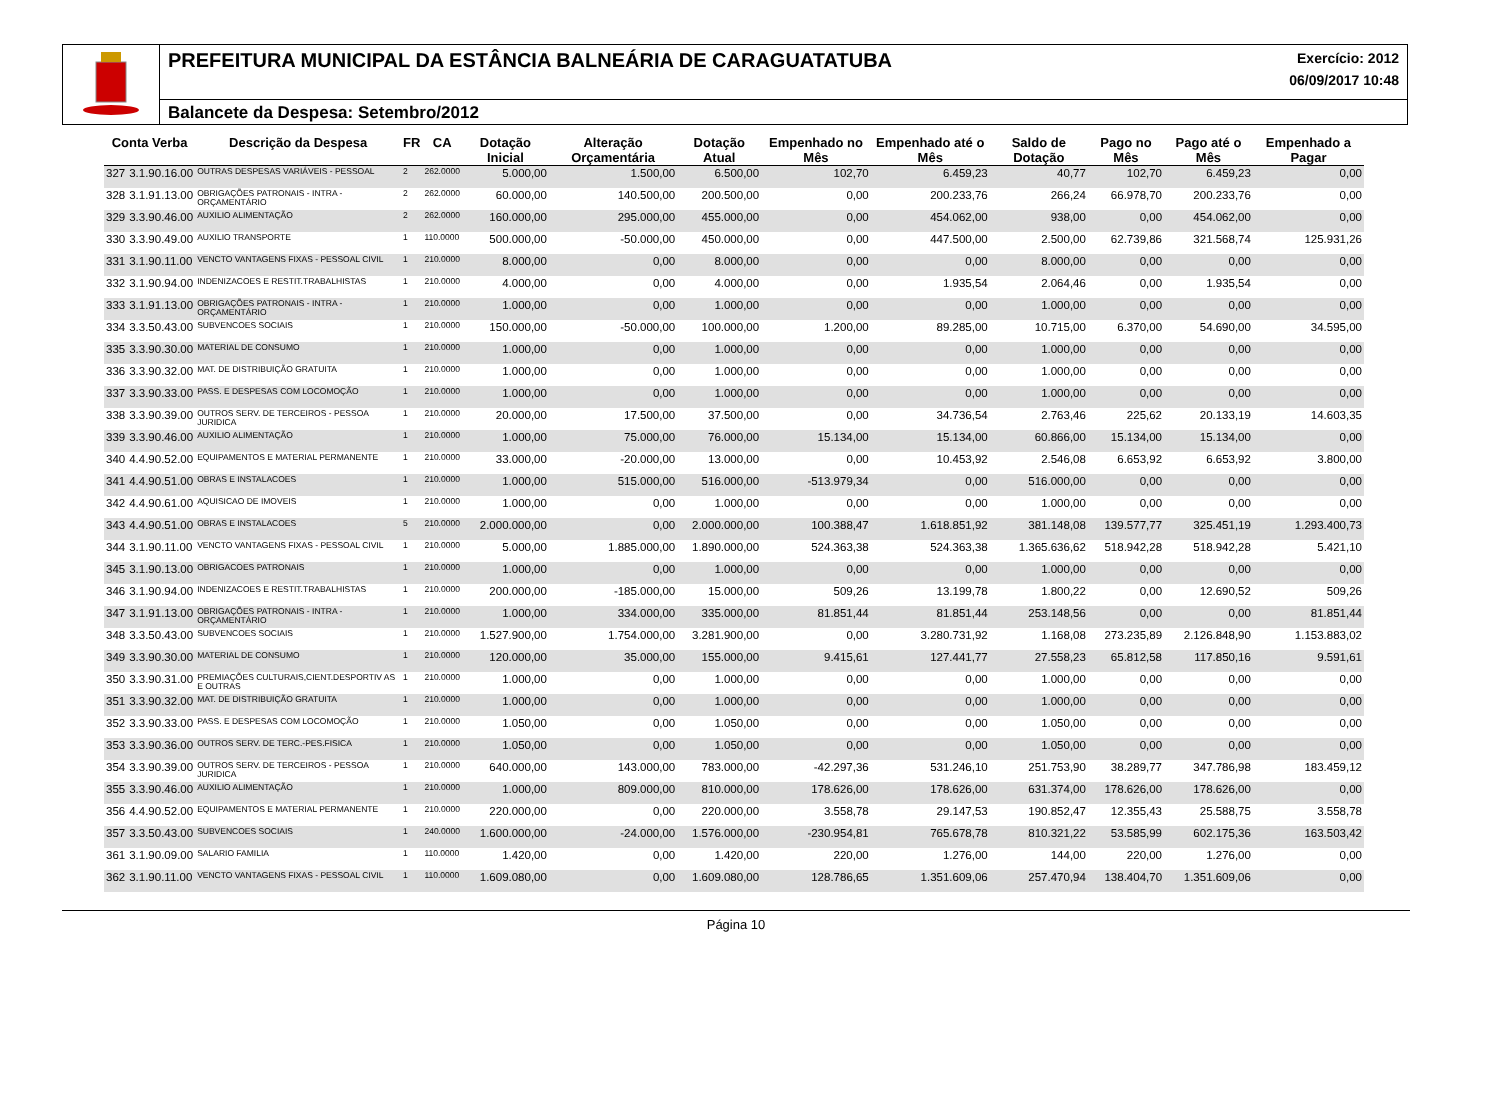PREFEITURA MUNICIPAL DA ESTÂNCIA BALNEÁRIA DE CARAGUATATUBA Exercício: 2012
06/09/2017 10:48
Balancete da Despesa: Setembro/2012
| Conta Verba | | Descrição da Despesa | FR | CA | Dotação Inicial | Alteração Orçamentária | Dotação Atual | Empenhado no Mês | Empenhado até o Mês | Saldo de Dotação | Pago no Mês | Pago até o Mês | Empenhado a Pagar |
| --- | --- | --- | --- | --- | --- | --- | --- | --- | --- | --- | --- | --- | --- |
| 327 | 3.1.90.16.00 | OUTRAS DESPESAS VARIÁVEIS - PESSOAL | 2 | 262.0000 | 5.000,00 | 1.500,00 | 6.500,00 | 102,70 | 6.459,23 | 40,77 | 102,70 | 6.459,23 | 0,00 |
| 328 | 3.1.91.13.00 | OBRIGAÇÕES PATRONAIS - INTRA - ORÇAMENTÁRIO | 2 | 262.0000 | 60.000,00 | 140.500,00 | 200.500,00 | 0,00 | 200.233,76 | 266,24 | 66.978,70 | 200.233,76 | 0,00 |
| 329 | 3.3.90.46.00 | AUXILIO ALIMENTAÇÃO | 2 | 262.0000 | 160.000,00 | 295.000,00 | 455.000,00 | 0,00 | 454.062,00 | 938,00 | 0,00 | 454.062,00 | 0,00 |
| 330 | 3.3.90.49.00 | AUXILIO TRANSPORTE | 1 | 110.0000 | 500.000,00 | -50.000,00 | 450.000,00 | 0,00 | 447.500,00 | 2.500,00 | 62.739,86 | 321.568,74 | 125.931,26 |
| 331 | 3.1.90.11.00 | VENCTO VANTAGENS FIXAS - PESSOAL CIVIL | 1 | 210.0000 | 8.000,00 | 0,00 | 8.000,00 | 0,00 | 0,00 | 8.000,00 | 0,00 | 0,00 | 0,00 |
| 332 | 3.1.90.94.00 | INDENIZACOES E RESTIT.TRABALHISTAS | 1 | 210.0000 | 4.000,00 | 0,00 | 4.000,00 | 0,00 | 1.935,54 | 2.064,46 | 0,00 | 1.935,54 | 0,00 |
| 333 | 3.1.91.13.00 | OBRIGAÇÕES PATRONAIS - INTRA - ORÇAMENTÁRIO | 1 | 210.0000 | 1.000,00 | 0,00 | 1.000,00 | 0,00 | 0,00 | 1.000,00 | 0,00 | 0,00 | 0,00 |
| 334 | 3.3.50.43.00 | SUBVENCOES SOCIAIS | 1 | 210.0000 | 150.000,00 | -50.000,00 | 100.000,00 | 1.200,00 | 89.285,00 | 10.715,00 | 6.370,00 | 54.690,00 | 34.595,00 |
| 335 | 3.3.90.30.00 | MATERIAL DE CONSUMO | 1 | 210.0000 | 1.000,00 | 0,00 | 1.000,00 | 0,00 | 0,00 | 1.000,00 | 0,00 | 0,00 | 0,00 |
| 336 | 3.3.90.32.00 | MAT. DE DISTRIBUIÇÃO GRATUITA | 1 | 210.0000 | 1.000,00 | 0,00 | 1.000,00 | 0,00 | 0,00 | 1.000,00 | 0,00 | 0,00 | 0,00 |
| 337 | 3.3.90.33.00 | PASS. E DESPESAS COM LOCOMOÇÃO | 1 | 210.0000 | 1.000,00 | 0,00 | 1.000,00 | 0,00 | 0,00 | 1.000,00 | 0,00 | 0,00 | 0,00 |
| 338 | 3.3.90.39.00 | OUTROS SERV. DE TERCEIROS - PESSOA JURIDICA | 1 | 210.0000 | 20.000,00 | 17.500,00 | 37.500,00 | 0,00 | 34.736,54 | 2.763,46 | 225,62 | 20.133,19 | 14.603,35 |
| 339 | 3.3.90.46.00 | AUXILIO ALIMENTAÇÃO | 1 | 210.0000 | 1.000,00 | 75.000,00 | 76.000,00 | 15.134,00 | 15.134,00 | 60.866,00 | 15.134,00 | 15.134,00 | 0,00 |
| 340 | 4.4.90.52.00 | EQUIPAMENTOS E MATERIAL PERMANENTE | 1 | 210.0000 | 33.000,00 | -20.000,00 | 13.000,00 | 0,00 | 10.453,92 | 2.546,08 | 6.653,92 | 6.653,92 | 3.800,00 |
| 341 | 4.4.90.51.00 | OBRAS E INSTALACOES | 1 | 210.0000 | 1.000,00 | 515.000,00 | 516.000,00 | -513.979,34 | 0,00 | 516.000,00 | 0,00 | 0,00 | 0,00 |
| 342 | 4.4.90.61.00 | AQUISICAO DE IMOVEIS | 1 | 210.0000 | 1.000,00 | 0,00 | 1.000,00 | 0,00 | 0,00 | 1.000,00 | 0,00 | 0,00 | 0,00 |
| 343 | 4.4.90.51.00 | OBRAS E INSTALACOES | 5 | 210.0000 | 2.000.000,00 | 0,00 | 2.000.000,00 | 100.388,47 | 1.618.851,92 | 381.148,08 | 139.577,77 | 325.451,19 | 1.293.400,73 |
| 344 | 3.1.90.11.00 | VENCTO VANTAGENS FIXAS - PESSOAL CIVIL | 1 | 210.0000 | 5.000,00 | 1.885.000,00 | 1.890.000,00 | 524.363,38 | 524.363,38 | 1.365.636,62 | 518.942,28 | 518.942,28 | 5.421,10 |
| 345 | 3.1.90.13.00 | OBRIGACOES PATRONAIS | 1 | 210.0000 | 1.000,00 | 0,00 | 1.000,00 | 0,00 | 0,00 | 1.000,00 | 0,00 | 0,00 | 0,00 |
| 346 | 3.1.90.94.00 | INDENIZACOES E RESTIT.TRABALHISTAS | 1 | 210.0000 | 200.000,00 | -185.000,00 | 15.000,00 | 509,26 | 13.199,78 | 1.800,22 | 0,00 | 12.690,52 | 509,26 |
| 347 | 3.1.91.13.00 | OBRIGAÇÕES PATRONAIS - INTRA - ORÇAMENTÁRIO | 1 | 210.0000 | 1.000,00 | 334.000,00 | 335.000,00 | 81.851,44 | 81.851,44 | 253.148,56 | 0,00 | 0,00 | 81.851,44 |
| 348 | 3.3.50.43.00 | SUBVENCOES SOCIAIS | 1 | 210.0000 | 1.527.900,00 | 1.754.000,00 | 3.281.900,00 | 0,00 | 3.280.731,92 | 1.168,08 | 273.235,89 | 2.126.848,90 | 1.153.883,02 |
| 349 | 3.3.90.30.00 | MATERIAL DE CONSUMO | 1 | 210.0000 | 120.000,00 | 35.000,00 | 155.000,00 | 9.415,61 | 127.441,77 | 27.558,23 | 65.812,58 | 117.850,16 | 9.591,61 |
| 350 | 3.3.90.31.00 | PREMIAÇÕES CULTURAIS,CIENT.DESPORTIV AS E OUTRAS | 1 | 210.0000 | 1.000,00 | 0,00 | 1.000,00 | 0,00 | 0,00 | 1.000,00 | 0,00 | 0,00 | 0,00 |
| 351 | 3.3.90.32.00 | MAT. DE DISTRIBUIÇÃO GRATUITA | 1 | 210.0000 | 1.000,00 | 0,00 | 1.000,00 | 0,00 | 0,00 | 1.000,00 | 0,00 | 0,00 | 0,00 |
| 352 | 3.3.90.33.00 | PASS. E DESPESAS COM LOCOMOÇÃO | 1 | 210.0000 | 1.050,00 | 0,00 | 1.050,00 | 0,00 | 0,00 | 1.050,00 | 0,00 | 0,00 | 0,00 |
| 353 | 3.3.90.36.00 | OUTROS SERV. DE TERC.-PES.FISICA | 1 | 210.0000 | 1.050,00 | 0,00 | 1.050,00 | 0,00 | 0,00 | 1.050,00 | 0,00 | 0,00 | 0,00 |
| 354 | 3.3.90.39.00 | OUTROS SERV. DE TERCEIROS - PESSOA JURIDICA | 1 | 210.0000 | 640.000,00 | 143.000,00 | 783.000,00 | -42.297,36 | 531.246,10 | 251.753,90 | 38.289,77 | 347.786,98 | 183.459,12 |
| 355 | 3.3.90.46.00 | AUXILIO ALIMENTAÇÃO | 1 | 210.0000 | 1.000,00 | 809.000,00 | 810.000,00 | 178.626,00 | 178.626,00 | 631.374,00 | 178.626,00 | 178.626,00 | 0,00 |
| 356 | 4.4.90.52.00 | EQUIPAMENTOS E MATERIAL PERMANENTE | 1 | 210.0000 | 220.000,00 | 0,00 | 220.000,00 | 3.558,78 | 29.147,53 | 190.852,47 | 12.355,43 | 25.588,75 | 3.558,78 |
| 357 | 3.3.50.43.00 | SUBVENCOES SOCIAIS | 1 | 240.0000 | 1.600.000,00 | -24.000,00 | 1.576.000,00 | -230.954,81 | 765.678,78 | 810.321,22 | 53.585,99 | 602.175,36 | 163.503,42 |
| 361 | 3.1.90.09.00 | SALARIO FAMILIA | 1 | 110.0000 | 1.420,00 | 0,00 | 1.420,00 | 220,00 | 1.276,00 | 144,00 | 220,00 | 1.276,00 | 0,00 |
| 362 | 3.1.90.11.00 | VENCTO VANTAGENS FIXAS - PESSOAL CIVIL | 1 | 110.0000 | 1.609.080,00 | 0,00 | 1.609.080,00 | 128.786,65 | 1.351.609,06 | 257.470,94 | 138.404,70 | 1.351.609,06 | 0,00 |
Página 10